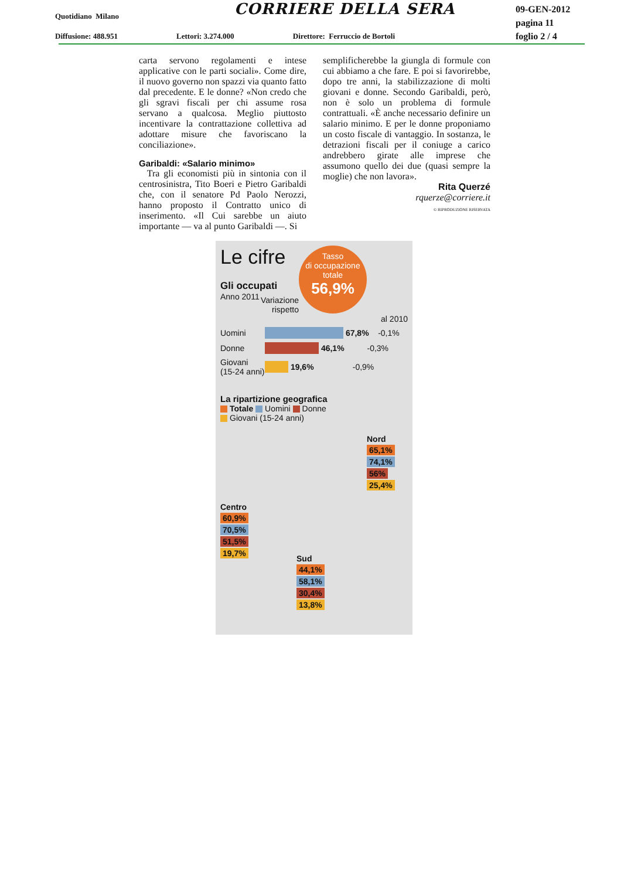Quotidiano Milano CORRIERE DELLA SERA
09-GEN-2012
pagina 11
foglio 2 / 4
Diffusione: 488.951 Lettori: 3.274.000 Direttore: Ferruccio de Bortoli
carta servono regolamenti e intese applicative con le parti sociali». Come dire, il nuovo governo non spazzi via quanto fatto dal precedente. E le donne? «Non credo che gli sgravi fiscali per chi assume rosa servano a qualcosa. Meglio piuttosto incentivare la contrattazione collettiva ad adottare misure che favoriscano la conciliazione».
Garibaldi: «Salario minimo»
Tra gli economisti più in sintonia con il centrosinistra, Tito Boeri e Pietro Garibaldi che, con il senatore Pd Paolo Nerozzi, hanno proposto il Contratto unico di inserimento. «Il Cui sarebbe un aiuto importante — va al punto Garibaldi —. Si
semplificherebbe la giungla di formule con cui abbiamo a che fare. E poi si favorirebbe, dopo tre anni, la stabilizzazione di molti giovani e donne. Secondo Garibaldi, però, non è solo un problema di formule contrattuali. «È anche necessario definire un salario minimo. E per le donne proponiamo un costo fiscale di vantaggio. In sostanza, le detrazioni fiscali per il coniuge a carico andrebbero girate alle imprese che assumono quello dei due (quasi sempre la moglie) che non lavora».
Rita Querzé
rquerze@corriere.it
© RIPRODUZIONE RISERVATA
Tasso
di occupazione
totale
56,9%
Le cifre
Gli occupati
Anno 2011
Variazione
rispetto
al 2010
Uomini 67,8% -0,1%
Donne 46,1% -0,3%
Giovani (15-24 anni) 19,6% -0,9%
La ripartizione geografica
Totale Uomini Donne
Giovani (15-24 anni)
Nord
65,1%
74,1%
56%
25,4%
Centro
60,9%
70,5%
51,5%
19,7%
Sud
44,1%
58,1%
30,4%
13,8%